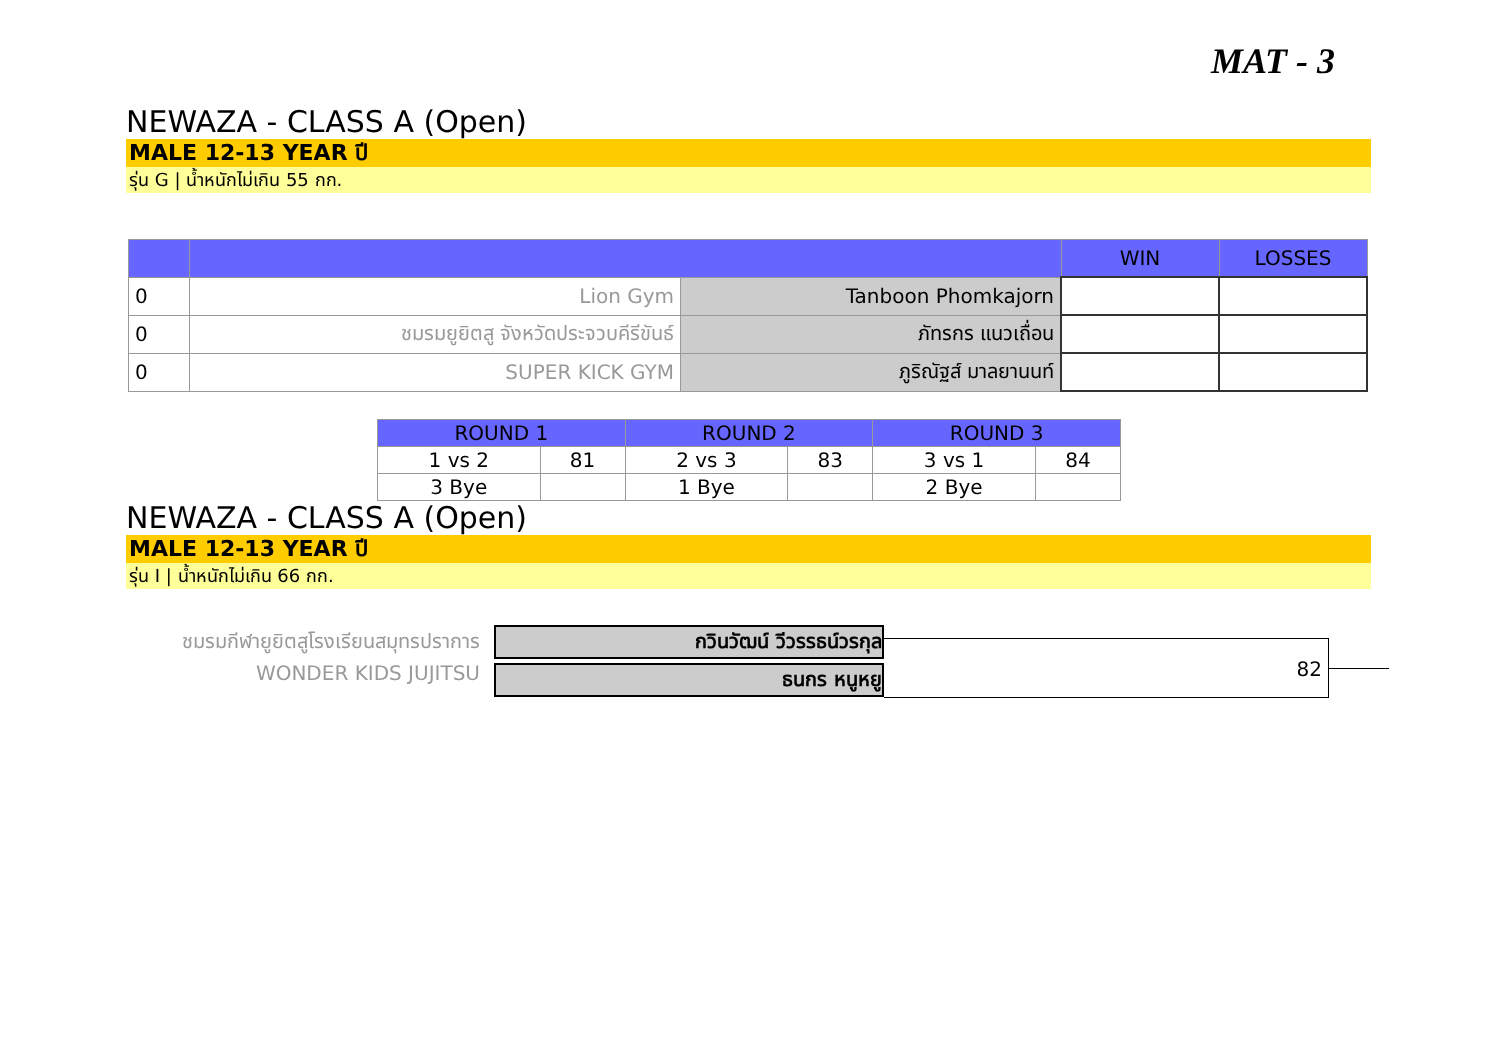MAT - 3
NEWAZA - CLASS A (Open)
MALE 12-13 YEAR ปี
รุ่น G | น้ำหนักไม่เกิน 55 กก.
| | | | WIN | LOSSES |
| --- | --- | --- | --- | --- |
| 0 | Lion Gym | Tanboon Phomkajorn | | |
| 0 | ชมรมยูยิตสู จังหวัดประจวบคีรีขันธ์ | ภัทรกร แนวเถื่อน | | |
| 0 | SUPER KICK GYM | ภูริณัฐส์ มาลยานนท์ | | |
| ROUND 1 | | ROUND 2 | | ROUND 3 | |
| --- | --- | --- | --- | --- | --- |
| 1 vs 2 | 81 | 2 vs 3 | 83 | 3 vs 1 | 84 |
| 3 Bye | | 1 Bye | | 2 Bye | |
NEWAZA - CLASS A (Open)
MALE 12-13 YEAR ปี
รุ่น I | น้ำหนักไม่เกิน 66 กก.
ชมรมกีฬายูยิตสูโรงเรียนสมุทรปราการ
WONDER KIDS JUJITSU
กวินวัฒน์ วีวรรธน์วรกุล
ธนกร หนูหยู
82